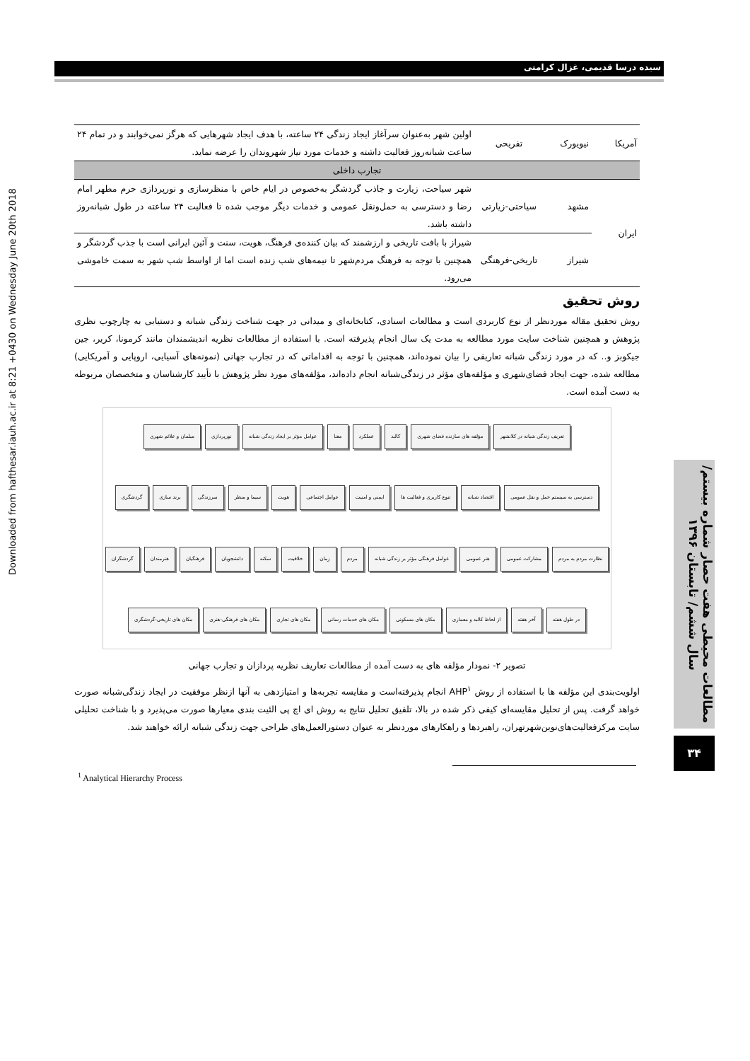Downloaded from hafthesar.iauh.ac.ir at 8:21 +0430 on Wednesday June 20th 2018
سیده درسا قدیمی، غزال کرامتی
| آمریکا | نیویورک | تفریحی | اولین شهر به‌عنوان سرآغاز ایجاد زندگی ۲۴ ساعته، با هدف ایجاد شهرهایی که هرگز نمی‌خوابند و در تمام ۲۴ ساعت شبانه‌روز فعالیت داشته و خدمات مورد نیاز شهروندان را عرضه نماید. |
| تجارب داخلی | | | |
| ایران | مشهد | سیاحتی-زیارتی | شهر سیاحت، زیارت و جاذب گردشگر به‌خصوص در ایام خاص با منظرسازی و نورپردازی حرم مطهر امام رضا و دسترسی به حمل‌ونقل عمومی و خدمات دیگر موجب شده تا فعالیت ۲۴ ساعته در طول شبانه‌روز داشته باشد. |
| | شیراز | تاریخی-فرهنگی | شیراز با بافت تاریخی و ارزشمند که بیان کننده‌ی فرهنگ، هویت، سنت و آئین ایرانی است با جذب گردشگر و همچنین با توجه به فرهنگ مردم‌شهر تا نیمه‌های شب زنده است اما از اواسط شب شهر به سمت خاموشی می‌رود. |
روش تحقیق
روش تحقیق مقاله موردنظر از نوع کاربردی است و مطالعات اسنادی، کتابخانه‌ای و میدانی در جهت شناخت زندگی شبانه و دستیابی به چارچوب نظری پژوهش و همچنین شناخت سایت مورد مطالعه به مدت یک سال انجام پذیرفته است. با استفاده از مطالعات نظریه اندیشمندان مانند کرمونا، کریر، جین جیکوبز و.. که در مورد زندگی شبانه تعاریفی را بیان نموده‌اند، همچنین با توجه به اقداماتی که در تجارب جهانی (نمونه‌های آسیایی، اروپایی و آمریکایی) مطالعه شده، جهت ایجاد فضای‌شهری و مؤلفه‌های مؤثر در زندگی‌شبانه انجام داده‌اند، مؤلفه‌های مورد نظر پژوهش با تأیید کارشناسان و متخصصان مربوطه به دست آمده است.
تعریف زندگی شبانه در کلانشهر مؤلفه های سازنده فضای شهری کالبد عملکرد معنا عوامل مؤثر بر ایجاد زندگی شبانه نورپردازی مبلمان و علائم شهری دسترسی به سیستم حمل و نقل عمومی اقتصاد شبانه تنوع کاربری و فعالیت ها ایمنی و امنیت عوامل اجتماعی هویت سیما و منظر سرزندگی برند سازی گردشگری نظارت مردم به مردم مشارکت عمومی هنر عمومی عوامل فرهنگی مؤثر بر زندگی شبانه مردم زمان خلاقیت سکنه دانشجویان فرهنگیان هنرمندان گردشگران در طول هفته آخر هفته از لحاظ کالبد و معماری مکان های مسکونی مکان های خدمات رسانی مکان های تجاری مکان های فرهنگی-هنری مکان های تاریخی-گردشگری
تصویر ۲- نمودار مؤلفه های به دست آمده از مطالعات تعاریف نظریه پردازان و تجارب جهانی
اولویت‌بندی این مؤلفه ها با استفاده از روش AHP<sup>۱</sup> انجام پذیرفته‌است و مقایسه تجربه‌ها و امتیازدهی به آنها ازنظر موفقیت در ایجاد زندگی‌شبانه صورت خواهد گرفت. پس از تحلیل مقایسه‌ای کیفی ذکر شده در بالا، تلفیق تحلیل نتایج به روش ای اچ پی الئیت بندی معیارها صورت می‌پذیرد و با شناخت تحلیلی سایت مرکزفعالیت‌های‌نوین‌شهرتهران، راهبردها و راهکارهای موردنظر به عنوان دستورالعمل‌های طراحی جهت زندگی شبانه ارائه خواهند شد.
مطالعات محیطی هفت حصار شماره بیستم/ سال ششم/ تابستان ۱۳۹۶
۳۴
<sup>1</sup> Analytical Hierarchy Process